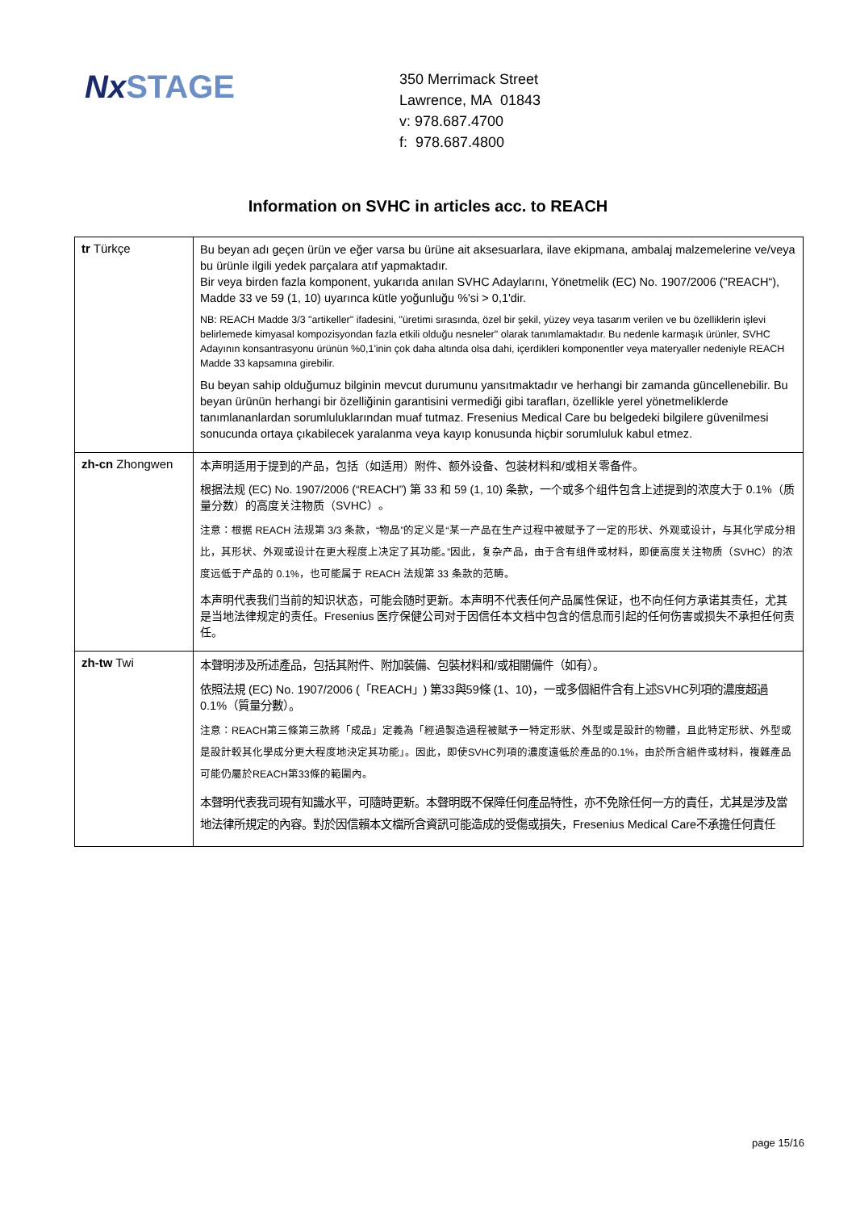NxSTAGE
350 Merrimack Street
Lawrence, MA 01843
v: 978.687.4700
f: 978.687.4800
Information on SVHC in articles acc. to REACH
| tr Türkçe | Bu beyan adı geçen ürün ve eğer varsa bu ürüne ait aksesuarlara, ilave ekipmana, ambalaj malzemelerine ve/veya bu ürünle ilgili yedek parçalara atıf yapmaktadır. Bir veya birden fazla komponent, yukarıda anılan SVHC Adaylarını, Yönetmelik (EC) No. 1907/2006 ("REACH“), Madde 33 ve 59 (1, 10) uyarınca kütle yoğunluğu %'si > 0,1'dir. NB: REACH Madde 3/3 "artikeller" ifadesini, "üretimi sırasında, özel bir şekil, yüzey veya tasarım verilen ve bu özelliklerin işlevi belirlemede kimyasal kompozisyondan fazla etkili olduğu nesneler" olarak tanımlamaktadır. Bu nedenle karmaşık ürünler, SVHC Adayının konsantrasyonu ürünün %0,1'inin çok daha altında olsa dahi, içerdikleri komponentler veya materyaller nedeniyle REACH Madde 33 kapsamına girebilir. Bu beyan sahip olduğumuz bilginin mevcut durumunu yansıtmaktadır ve herhangi bir zamanda güncellenebilir. Bu beyan ürünün herhangi bir özelliğinin garantisini vermediği gibi tarafları, özellikle yerel yönetmeliklerde tanımlananlardan sorumluluklarından muaf tutmaz. Fresenius Medical Care bu belgedeki bilgilere güvenilmesi sonucunda ortaya çıkabilecek yaralanma veya kayıp konusunda hiçbir sorumluluk kabul etmez. |
| zh-cn Zhongwen | 本声明适用于提到的产品，包括（如适用）附件、额外设备、包装材料和/或相关零备件。 根据法规 (EC) No. 1907/2006 (“REACH”) 第 33 和 59 (1, 10) 条款，一个或多个组件包含上述提到的浓度大于 0.1%（质量分数）的高度关注物质（SVHC）。 注意：根据 REACH 法规第 3/3 条款，“物品”的定义是“某一产品在生产过程中被赋予了一定的形状、外观或设计，与其化学成分相比，其形状、外观或设计在更大程度上决定了其功能。”因此，复杂产品，由于含有组件或材料，即便高度关注物质（SVHC）的浓度远低于产品的 0.1%，也可能属于 REACH 法规第 33 条款的范畴。 本声明代表我们当前的知识状态，可能会随时更新。本声明不代表任何产品属性保证，也不向任何方承诺其责任，尤其是当地法律规定的责任。Fresenius 医疗保健公司对于因信任本文档中包含的信息而引起的任何伤害或损失不承担任何责任。 |
| zh-tw Twi | 本聲明涉及所述產品，包括其附件、附加裝備、包裝材料和/或相關備件（如有）。 依照法規 (EC) No. 1907/2006 (「REACH」) 第33與59條 (1、10)，一或多個組件含有上述SVHC列項的濃度超過 0.1%（質量分數）。 注意：REACH第三條第三款將「成品」定義為「經過製造過程被賦予一特定形狀、外型或是設計的物體，且此特定形狀、外型或是設計較其化學成分更大程度地決定其功能」。因此，即使SVHC列項的濃度遠低於產品的0.1%，由於所含組件或材料，複雜產品可能仍屬於REACH第33條的範圍內。 本聲明代表我司現有知識水平，可隨時更新。本聲明既不保障任何產品特性，亦不免除任何一方的責任，尤其是涉及當地法律所規定的內容。對於因信賴本文檔所含資訊可能造成的受傷或損失，Fresenius Medical Care不承擔任何責任 |
page 15/16